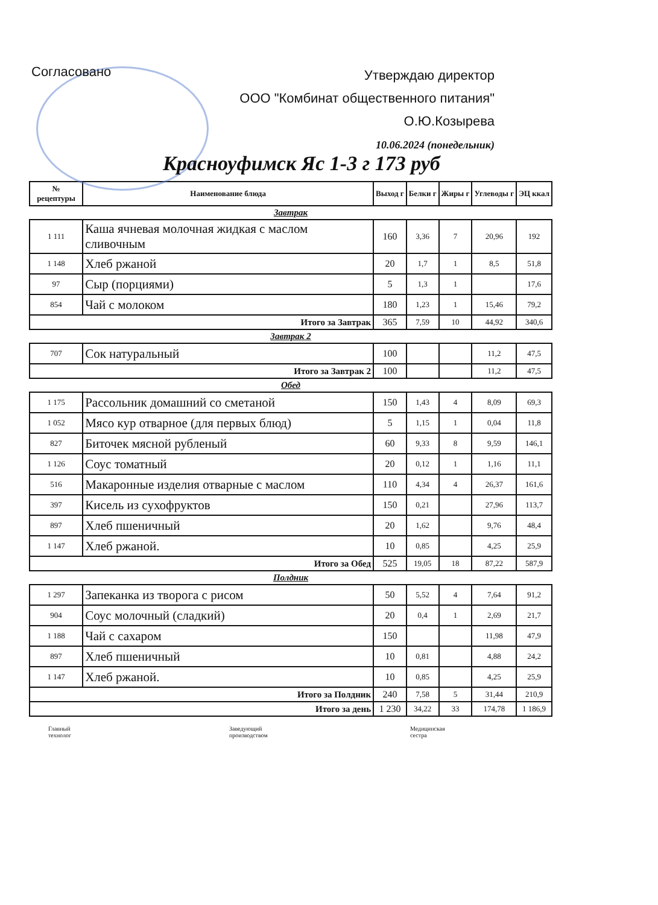Согласовано
Утверждаю директор
ООО "Комбинат общественного питания"
О.Ю.Козырева
10.06.2024 (понедельник)
Красноуфимск Яс 1-3 г 173 руб
| № рецептуры | Наименование блюда | Выход г | Белки г | Жиры г | Углеводы г | ЭЦ ккал |
| --- | --- | --- | --- | --- | --- | --- |
| Завтрак | | | | | | |
| 1 111 | Каша ячневая молочная жидкая с маслом сливочным | 160 | 3,36 | 7 | 20,96 | 192 |
| 1 148 | Хлеб ржаной | 20 | 1,7 | 1 | 8,5 | 51,8 |
| 97 | Сыр (порциями) | 5 | 1,3 | 1 | | 17,6 |
| 854 | Чай с молоком | 180 | 1,23 | 1 | 15,46 | 79,2 |
| Итого за Завтрак | | 365 | 7,59 | 10 | 44,92 | 340,6 |
| Завтрак 2 | | | | | | |
| 707 | Сок натуральный | 100 | | | 11,2 | 47,5 |
| Итого за Завтрак 2 | | 100 | | | 11,2 | 47,5 |
| Обед | | | | | | |
| 1 175 | Рассольник домашний со сметаной | 150 | 1,43 | 4 | 8,09 | 69,3 |
| 1 052 | Мясо кур отварное (для первых блюд) | 5 | 1,15 | 1 | 0,04 | 11,8 |
| 827 | Биточек мясной рубленый | 60 | 9,33 | 8 | 9,59 | 146,1 |
| 1 126 | Соус томатный | 20 | 0,12 | 1 | 1,16 | 11,1 |
| 516 | Макаронные изделия отварные с маслом | 110 | 4,34 | 4 | 26,37 | 161,6 |
| 397 | Кисель из сухофруктов | 150 | 0,21 | | 27,96 | 113,7 |
| 897 | Хлеб пшеничный | 20 | 1,62 | | 9,76 | 48,4 |
| 1 147 | Хлеб ржаной. | 10 | 0,85 | | 4,25 | 25,9 |
| Итого за Обед | | 525 | 19,05 | 18 | 87,22 | 587,9 |
| Полдник | | | | | | |
| 1 297 | Запеканка из творога с рисом | 50 | 5,52 | 4 | 7,64 | 91,2 |
| 904 | Соус молочный (сладкий) | 20 | 0,4 | 1 | 2,69 | 21,7 |
| 1 188 | Чай с сахаром | 150 | | | 11,98 | 47,9 |
| 897 | Хлеб пшеничный | 10 | 0,81 | | 4,88 | 24,2 |
| 1 147 | Хлеб ржаной. | 10 | 0,85 | | 4,25 | 25,9 |
| Итого за Полдник | | 240 | 7,58 | 5 | 31,44 | 210,9 |
| Итого за день | | 1 230 | 34,22 | 33 | 174,78 | 1 186,9 |
Главный
технолог
Заведующий
производством
Медицинская
сестра